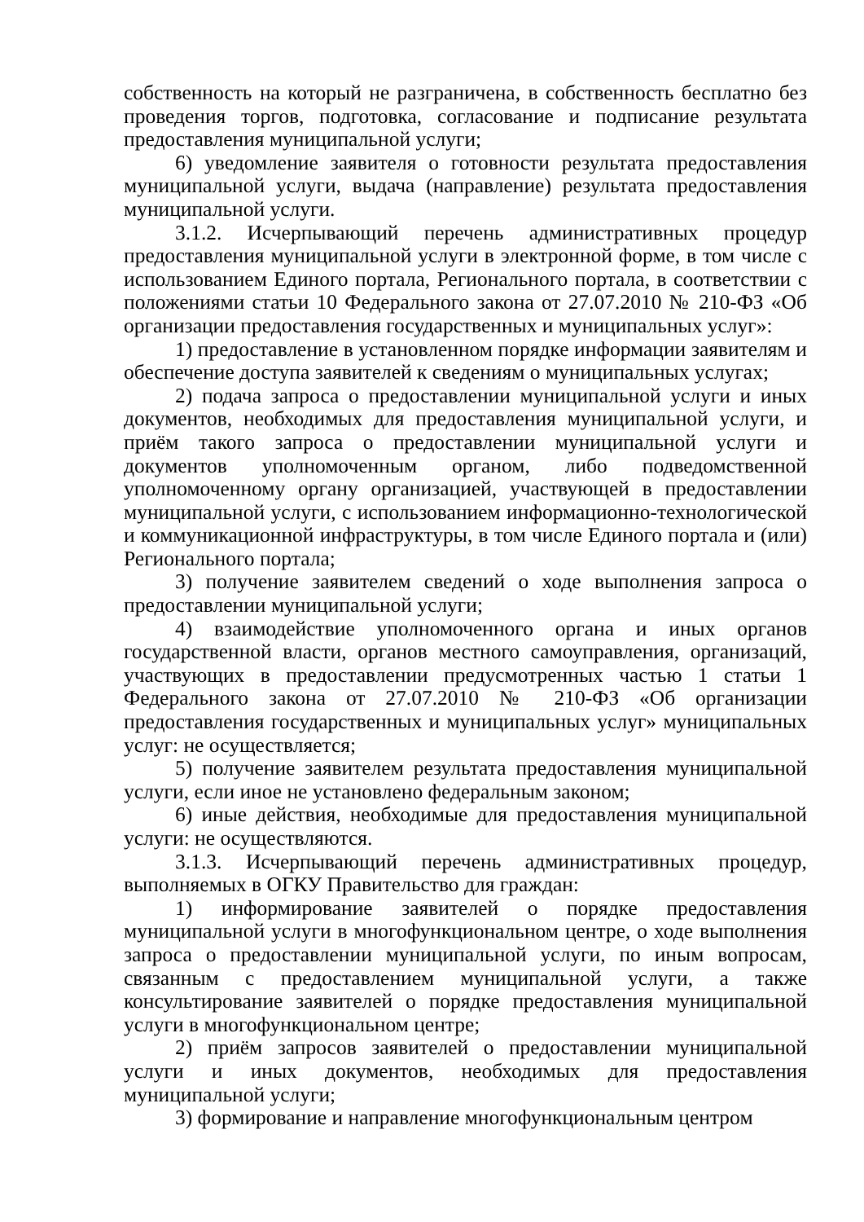собственность на который не разграничена, в собственность бесплатно без проведения торгов, подготовка, согласование и подписание результата предоставления муниципальной услуги;
6) уведомление заявителя о готовности результата предоставления муниципальной услуги, выдача (направление) результата предоставления муниципальной услуги.
3.1.2. Исчерпывающий перечень административных процедур предоставления муниципальной услуги в электронной форме, в том числе с использованием Единого портала, Регионального портала, в соответствии с положениями статьи 10 Федерального закона от 27.07.2010 № 210-ФЗ «Об организации предоставления государственных и муниципальных услуг»:
1) предоставление в установленном порядке информации заявителям и обеспечение доступа заявителей к сведениям о муниципальных услугах;
2) подача запроса о предоставлении муниципальной услуги и иных документов, необходимых для предоставления муниципальной услуги, и приём такого запроса о предоставлении муниципальной услуги и документов уполномоченным органом, либо подведомственной уполномоченному органу организацией, участвующей в предоставлении муниципальной услуги, с использованием информационно-технологической и коммуникационной инфраструктуры, в том числе Единого портала и (или) Регионального портала;
3) получение заявителем сведений о ходе выполнения запроса о предоставлении муниципальной услуги;
4) взаимодействие уполномоченного органа и иных органов государственной власти, органов местного самоуправления, организаций, участвующих в предоставлении предусмотренных частью 1 статьи 1 Федерального закона от 27.07.2010 № 210-ФЗ «Об организации предоставления государственных и муниципальных услуг» муниципальных услуг: не осуществляется;
5) получение заявителем результата предоставления муниципальной услуги, если иное не установлено федеральным законом;
6) иные действия, необходимые для предоставления муниципальной услуги: не осуществляются.
3.1.3. Исчерпывающий перечень административных процедур, выполняемых в ОГКУ Правительство для граждан:
1) информирование заявителей о порядке предоставления муниципальной услуги в многофункциональном центре, о ходе выполнения запроса о предоставлении муниципальной услуги, по иным вопросам, связанным с предоставлением муниципальной услуги, а также консультирование заявителей о порядке предоставления муниципальной услуги в многофункциональном центре;
2) приём запросов заявителей о предоставлении муниципальной услуги и иных документов, необходимых для предоставления муниципальной услуги;
3) формирование и направление многофункциональным центром